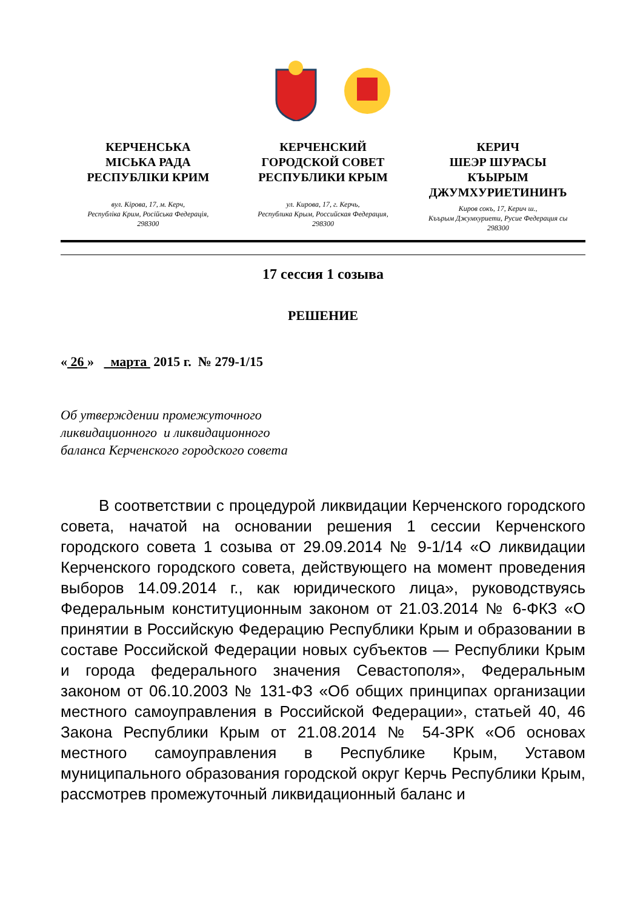КЕРЧЕНСЬКА
МІСЬКА РАДА
РЕСПУБЛІКИ КРИМ
вул. Кірова, 17, м. Керч,
Республіка Крим, Російська Федерація,
298300
КЕРЧЕНСКИЙ
ГОРОДСКОЙ СОВЕТ
РЕСПУБЛИКИ КРЫМ
ул. Кирова, 17, г. Керчь,
Республика Крым, Российская Федерация,
298300
КЕРИЧ
ШЕЭР ШУРАСЫ
КЪЫРЫМ
ДЖУМХУРИЕТИНИНЪ
Киров сокъ, 17, Керич ш.,
Къърым Джумхуриети, Русие Федерация сы
298300
17 сессия 1 созыва
РЕШЕНИЕ
« 26 » марта 2015 г. № 279-1/15
Об утверждении промежуточного
ликвидационного и ликвидационного
баланса Керченского городского совета
В соответствии с процедурой ликвидации Керченского городского совета, начатой на основании решения 1 сессии Керченского городского совета 1 созыва от 29.09.2014 № 9-1/14 «О ликвидации Керченского городского совета, действующего на момент проведения выборов 14.09.2014 г., как юридического лица», руководствуясь Федеральным конституционным законом от 21.03.2014 № 6-ФКЗ «О принятии в Российскую Федерацию Республики Крым и образовании в составе Российской Федерации новых субъектов — Республики Крым и города федерального значения Севастополя», Федеральным законом от 06.10.2003 № 131-ФЗ «Об общих принципах организации местного самоуправления в Российской Федерации», статьей 40, 46 Закона Республики Крым от 21.08.2014 № 54-ЗРК «Об основах местного самоуправления в Республике Крым, Уставом муниципального образования городской округ Керчь Республики Крым, рассмотрев промежуточный ликвидационный баланс и